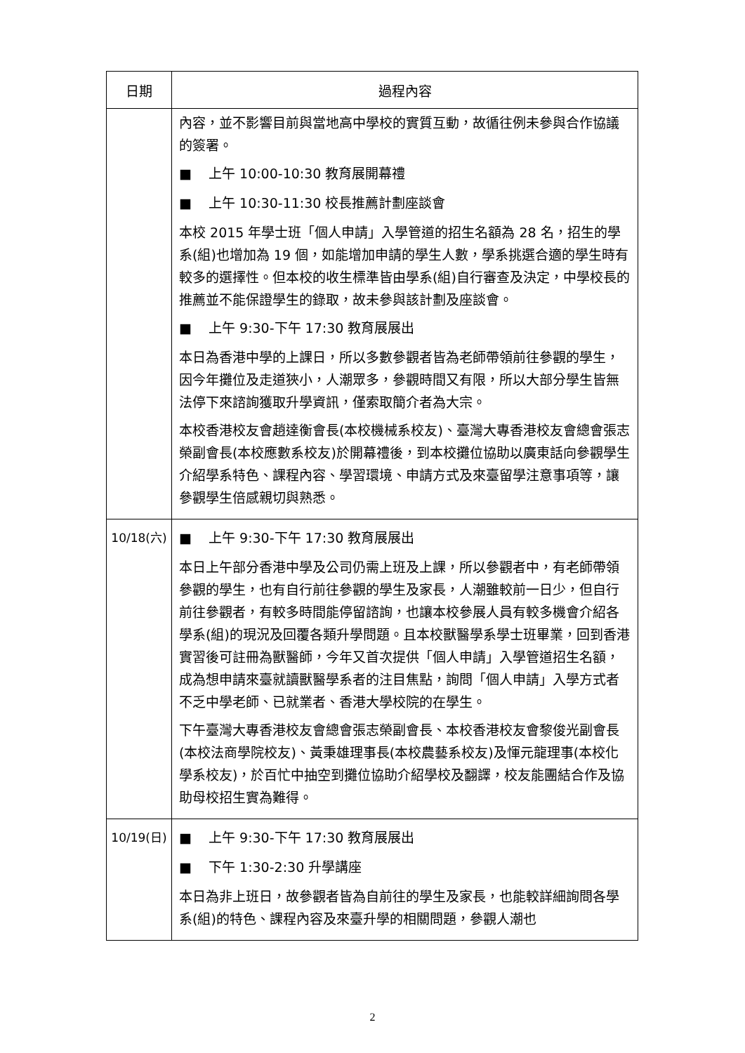| 日期 | 過程內容 |
| --- | --- |
| | 內容，並不影響目前與當地高中學校的實質互動，故循往例未參與合作協議的簽署。 ■ 上午 10:00-10:30 教育展開幕禮 ■ 上午 10:30-11:30 校長推薦計劃座談會 本校 2015 年學士班「個人申請」入學管道的招生名額為 28 名，招生的學系(組)也增加為 19 個，如能增加申請的學生人數，學系挑選合適的學生時有較多的選擇性。但本校的收生標準皆由學系(組)自行審查及決定，中學校長的推薦並不能保證學生的錄取，故未參與該計劃及座談會。 ■ 上午 9:30-下午 17:30 教育展展出 本日為香港中學的上課日，所以多數參觀者皆為老師帶領前往參觀的學生，因今年攤位及走道狹小，人潮眾多，參觀時間又有限，所以大部分學生皆無法停下來諮詢獲取升學資訊，僅索取簡介者為大宗。 本校香港校友會趙達衡會長(本校機械系校友)、臺灣大專香港校友會總會張志榮副會長(本校應數系校友)於開幕禮後，到本校攤位協助以廣東話向參觀學生介紹學系特色、課程內容、學習環境、申請方式及來臺留學注意事項等，讓參觀學生倍感親切與熟悉。 |
| 10/18(六) | ■ 上午 9:30-下午 17:30 教育展展出 本日上午部分香港中學及公司仍需上班及上課，所以參觀者中，有老師帶領參觀的學生，也有自行前往參觀的學生及家長，人潮雖較前一日少，但自行前往參觀者，有較多時間能停留諮詢，也讓本校參展人員有較多機會介紹各學系(組)的現況及回覆各類升學問題。且本校獸醫學系學士班畢業，回到香港實習後可註冊為獸醫師，今年又首次提供「個人申請」入學管道招生名額，成為想申請來臺就讀獸醫學系者的注目焦點，詢問「個人申請」入學方式者不乏中學老師、已就業者、香港大學校院的在學生。 下午臺灣大專香港校友會總會張志榮副會長、本校香港校友會黎俊光副會長(本校法商學院校友)、黃秉雄理事長(本校農藝系校友)及惲元龍理事(本校化學系校友)，於百忙中抽空到攤位協助介紹學校及翻譯，校友能團結合作及協助母校招生實為難得。 |
| 10/19(日) | ■ 上午 9:30-下午 17:30 教育展展出 ■ 下午 1:30-2:30 升學講座 本日為非上班日，故參觀者皆為自前往的學生及家長，也能較詳細詢問各學系(組)的特色、課程內容及來臺升學的相關問題，參觀人潮也 |
2